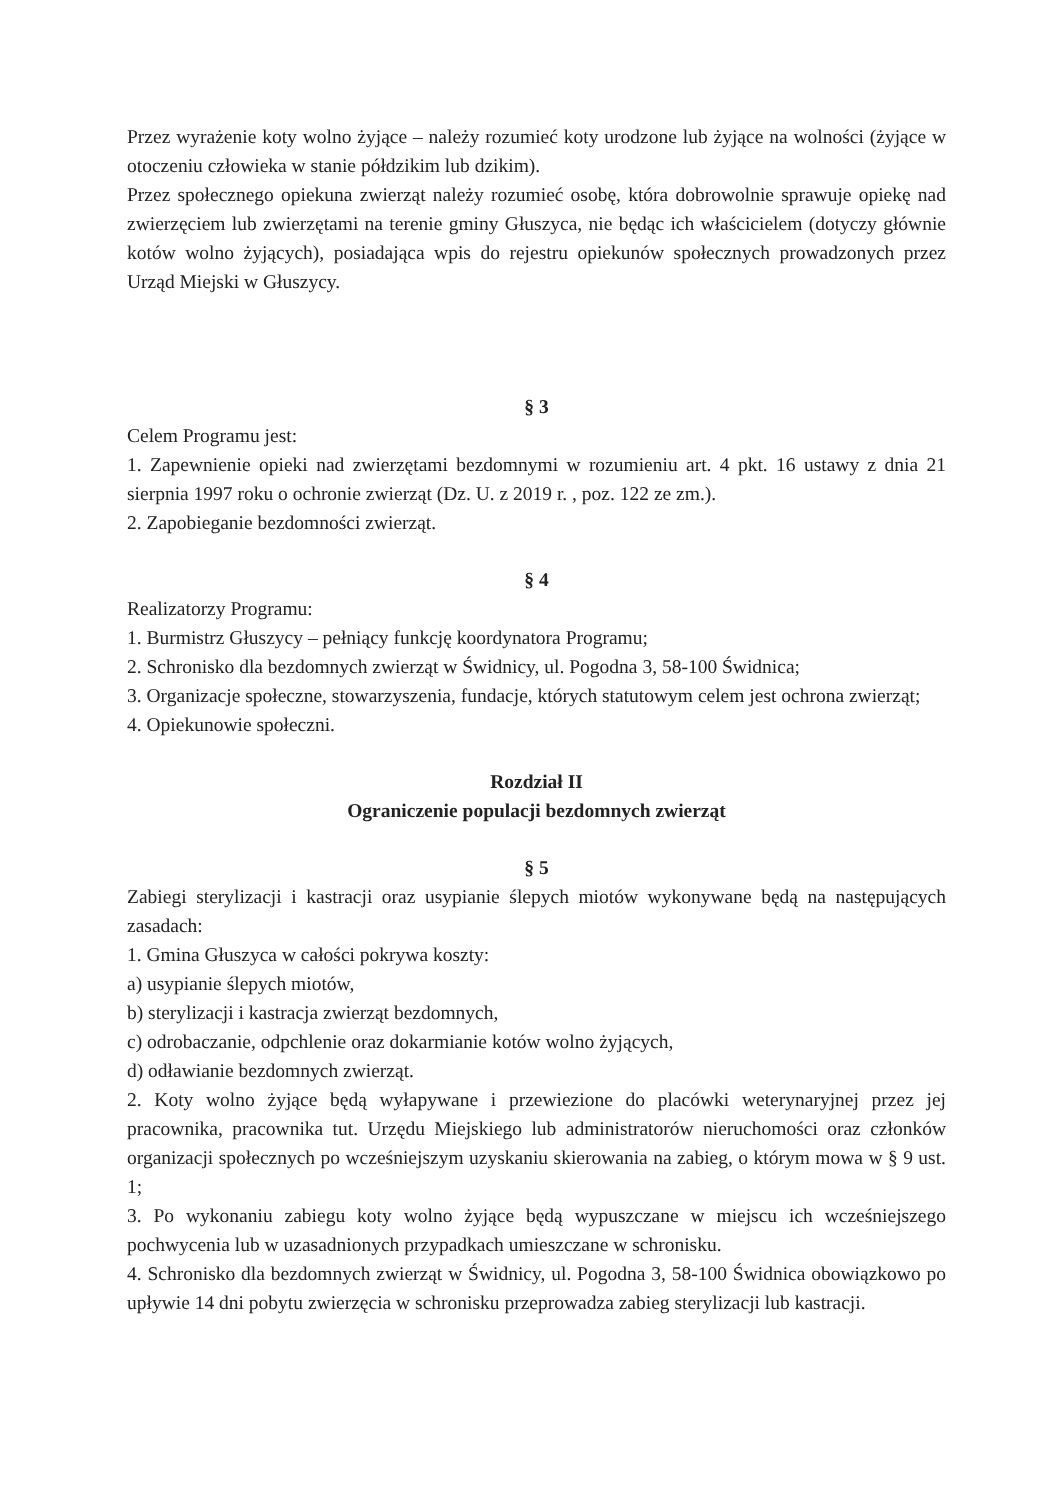Przez wyrażenie koty wolno żyjące – należy rozumieć koty urodzone lub żyjące na wolności (żyjące w otoczeniu człowieka w stanie półdzikim lub dzikim).
Przez społecznego opiekuna zwierząt należy rozumieć osobę, która dobrowolnie sprawuje opiekę nad zwierzęciem lub zwierzętami na terenie gminy Głuszyca, nie będąc ich właścicielem (dotyczy głównie kotów wolno żyjących), posiadająca wpis do rejestru opiekunów społecznych prowadzonych przez Urząd Miejski w Głuszycy.
§ 3
Celem Programu jest:
1. Zapewnienie opieki nad zwierzętami bezdomnymi w rozumieniu art. 4 pkt. 16 ustawy z dnia 21 sierpnia 1997 roku o ochronie zwierząt (Dz. U. z 2019 r. , poz. 122 ze zm.).
2. Zapobieganie bezdomności zwierząt.
§ 4
Realizatorzy Programu:
1. Burmistrz Głuszycy – pełniący funkcję koordynatora Programu;
2. Schronisko dla bezdomnych zwierząt w Świdnicy, ul. Pogodna 3, 58-100 Świdnica;
3. Organizacje społeczne, stowarzyszenia, fundacje, których statutowym celem jest ochrona zwierząt;
4. Opiekunowie społeczni.
Rozdział II
Ograniczenie populacji bezdomnych zwierząt
§ 5
Zabiegi sterylizacji i kastracji oraz usypianie ślepych miotów wykonywane będą na następujących zasadach:
1. Gmina Głuszyca w całości pokrywa koszty:
a) usypianie ślepych miotów,
b) sterylizacji i kastracja zwierząt bezdomnych,
c) odrobaczanie, odpchlenie oraz dokarmianie kotów wolno żyjących,
d) odławianie bezdomnych zwierząt.
2. Koty wolno żyjące będą wyłapywane i przewiezione do placówki weterynaryjnej przez jej pracownika, pracownika tut. Urzędu Miejskiego lub administratorów nieruchomości oraz członków organizacji społecznych po wcześniejszym uzyskaniu skierowania na zabieg, o którym mowa w § 9 ust. 1;
3. Po wykonaniu zabiegu koty wolno żyjące będą wypuszczane w miejscu ich wcześniejszego pochwycenia lub w uzasadnionych przypadkach umieszczane w schronisku.
4. Schronisko dla bezdomnych zwierząt w Świdnicy, ul. Pogodna 3, 58-100 Świdnica obowiązkowo po upływie 14 dni pobytu zwierzęcia w schronisku przeprowadza zabieg sterylizacji lub kastracji.